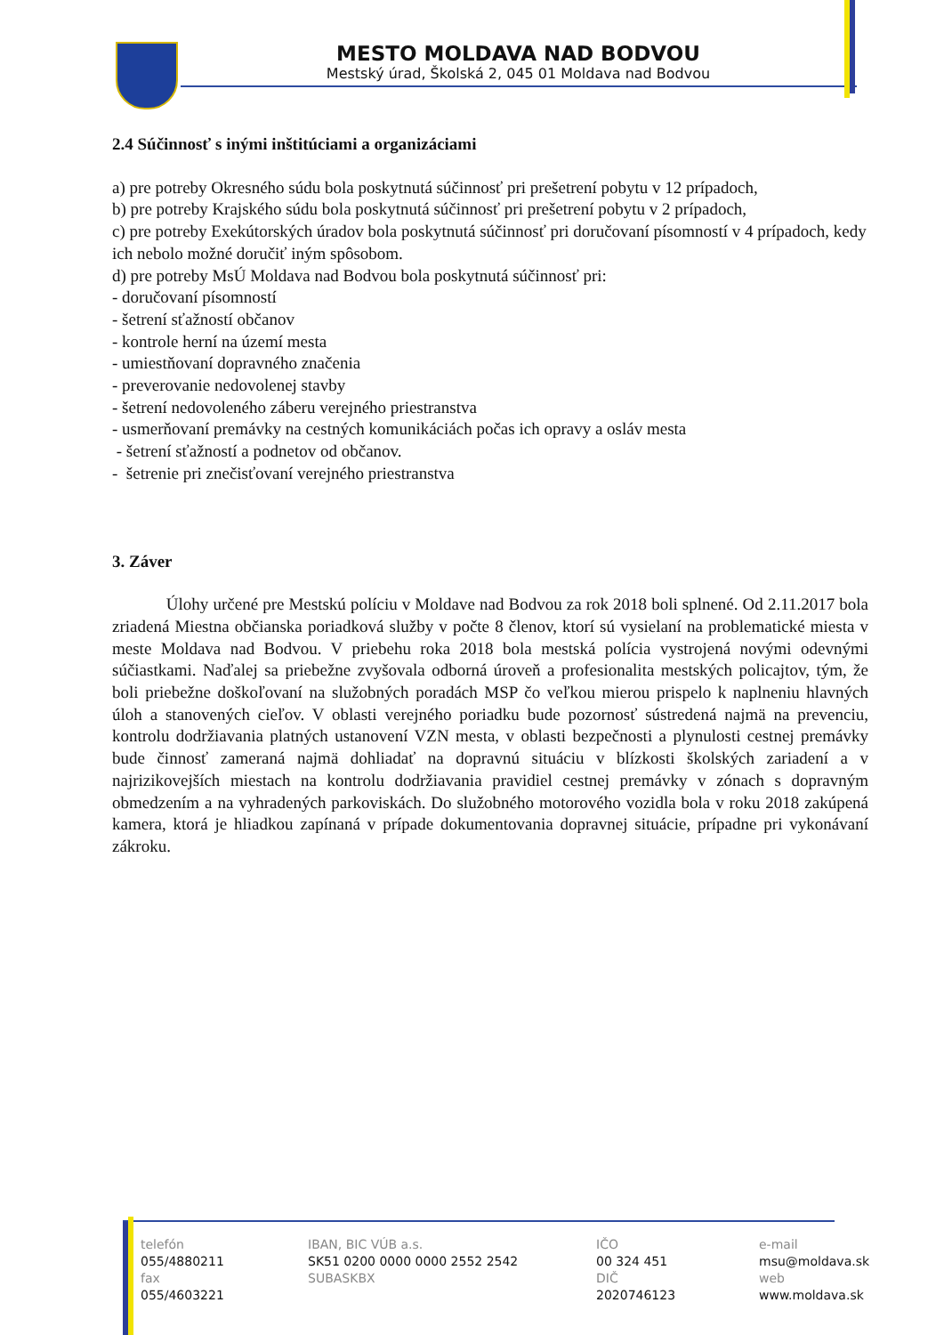MESTO MOLDAVA NAD BODVOU
Mestský úrad, Školská 2, 045 01 Moldava nad Bodvou
2.4 Súčinnosť s inými inštitúciami a organizáciami
a) pre potreby Okresného súdu bola poskytnutá súčinnosť pri prešetrení pobytu v 12 prípadoch,
b) pre potreby Krajského súdu bola poskytnutá súčinnosť pri prešetrení pobytu v 2 prípadoch,
c) pre potreby Exekútorských úradov bola poskytnutá súčinnosť pri doručovaní písomností v 4 prípadoch, kedy ich nebolo možné doručiť iným spôsobom.
d) pre potreby MsÚ Moldava nad Bodvou bola poskytnutá súčinnosť pri:
- doručovaní písomností
- šetrení sťažností občanov
- kontrole herní na území mesta
- umiestňovaní dopravného značenia
- preverovanie nedovolenej stavby
- šetrení nedovoleného záberu verejného priestranstva
- usmerňovaní premávky na cestných komunikáciách počas ich opravy a osláv mesta
- šetrení sťažností a podnetov od občanov.
- šetrenie pri znečisťovaní verejného priestranstva
3. Záver
Úlohy určené pre Mestskú políciu v Moldave nad Bodvou za rok 2018 boli splnené. Od 2.11.2017 bola zriadená Miestna občianska poriadková služby v počte 8 členov, ktorí sú vysielaní na problematické miesta v meste Moldava nad Bodvou. V priebehu roka 2018 bola mestská polícia vystrojená novými odevnými súčiastkami. Naďalej sa priebežne zvyšovala odborná úroveň a profesionalita mestských policajtov, tým, že boli priebežne doškoľovaní na služobných poradách MSP čo veľkou mierou prispelo k naplneniu hlavných úloh a stanovených cieľov. V oblasti verejného poriadku bude pozornosť sústredená najmä na prevenciu, kontrolu dodržiavania platných ustanovení VZN mesta, v oblasti bezpečnosti a plynulosti cestnej premávky bude činnosť zameraná najmä dohliadať na dopravnú situáciu v blízkosti školských zariadení a v najrizikovejších miestach na kontrolu dodržiavania pravidiel cestnej premávky v zónach s dopravným obmedzením a na vyhradených parkoviskách. Do služobného motorového vozidla bola v roku 2018 zakúpená kamera, ktorá je hliadkou zapínaná v prípade dokumentovania dopravnej situácie, prípadne pri vykonávaní zákroku.
telefón
055/4880211
fax
055/4603221
IBAN, BIC VÚB a.s.
SK51 0200 0000 0000 2552 2542
SUBASKBX
IČO
00 324 451
DIČ
2020746123
e-mail
msu@moldava.sk
web
www.moldava.sk